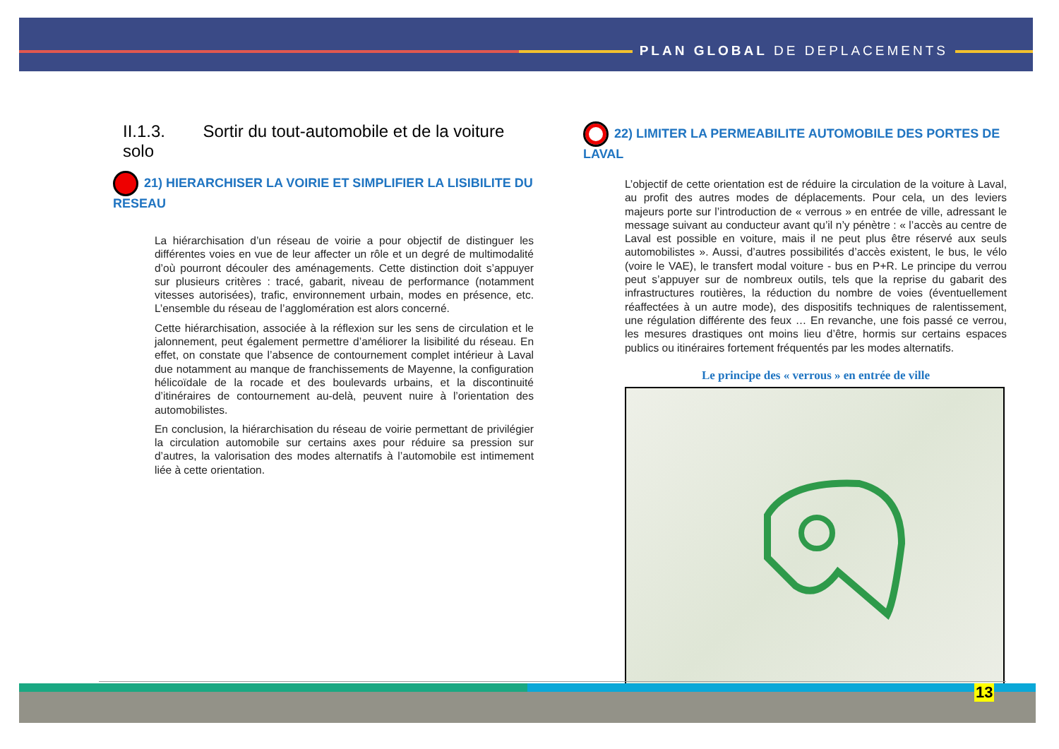PLAN GLOBAL DE DEPLACEMENTS
II.1.3. Sortir du tout-automobile et de la voiture solo
21) HIERARCHISER LA VOIRIE ET SIMPLIFIER LA LISIBILITE DU RESEAU
La hiérarchisation d’un réseau de voirie a pour objectif de distinguer les différentes voies en vue de leur affecter un rôle et un degré de multimodalité d’où pourront découler des aménagements. Cette distinction doit s’appuyer sur plusieurs critères : tracé, gabarit, niveau de performance (notamment vitesses autorisées), trafic, environnement urbain, modes en présence, etc. L’ensemble du réseau de l’agglomération est alors concerné.
Cette hiérarchisation, associée à la réflexion sur les sens de circulation et le jalonnement, peut également permettre d’améliorer la lisibilité du réseau. En effet, on constate que l’absence de contournement complet intérieur à Laval due notamment au manque de franchissements de Mayenne, la configuration hélicoïdale de la rocade et des boulevards urbains, et la discontinuité d’itinéraires de contournement au-delà, peuvent nuire à l’orientation des automobilistes.
En conclusion, la hiérarchisation du réseau de voirie permettant de privilégier la circulation automobile sur certains axes pour réduire sa pression sur d’autres, la valorisation des modes alternatifs à l’automobile est intimement liée à cette orientation.
22) LIMITER LA PERMEABILITE AUTOMOBILE DES PORTES DE LAVAL
L’objectif de cette orientation est de réduire la circulation de la voiture à Laval, au profit des autres modes de déplacements. Pour cela, un des leviers majeurs porte sur l’introduction de « verrous » en entrée de ville, adressant le message suivant au conducteur avant qu’il n’y pénètre : « l’accès au centre de Laval est possible en voiture, mais il ne peut plus être réservé aux seuls automobilistes ». Aussi, d’autres possibilités d’accès existent, le bus, le vélo (voire le VAE), le transfert modal voiture - bus en P+R. Le principe du verrou peut s’appuyer sur de nombreux outils, tels que la reprise du gabarit des infrastructures routières, la réduction du nombre de voies (éventuellement réaffectées à un autre mode), des dispositifs techniques de ralentissement, une régulation différente des feux … En revanche, une fois passé ce verrou, les mesures drastiques ont moins lieu d’être, hormis sur certains espaces publics ou itinéraires fortement fréquentés par les modes alternatifs.
Le principe des « verrous » en entrée de ville
13